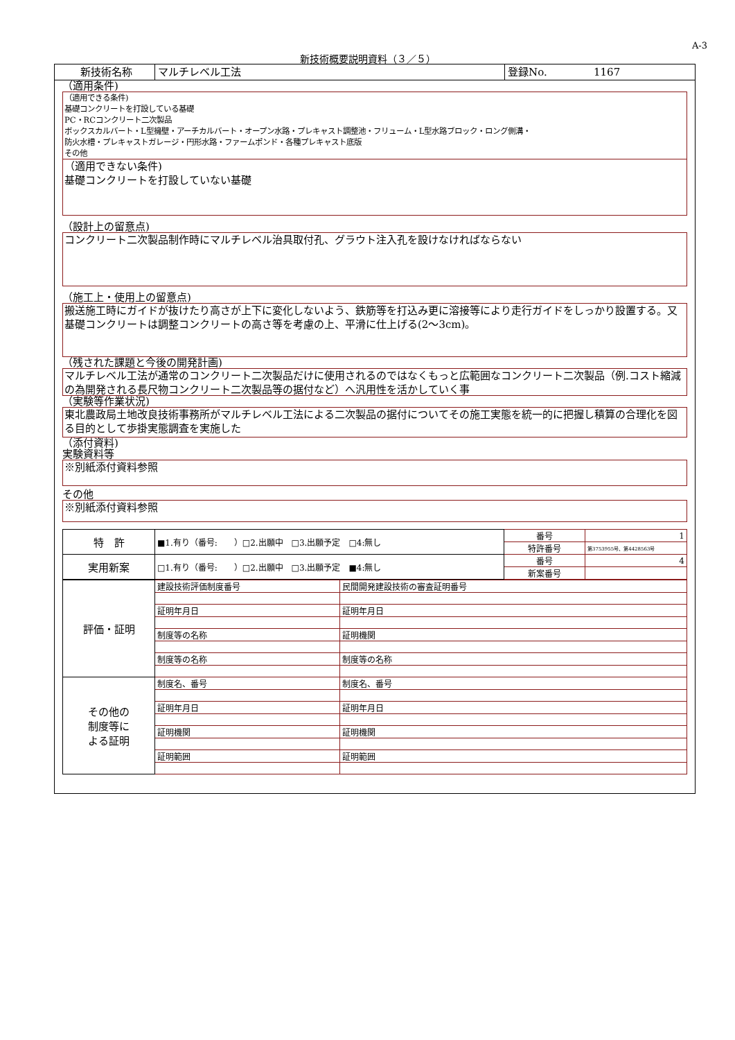A-3
新技術概要説明資料（３／５）
新技術名称 マルチレベル工法 登録No. 1167
（適用条件)
（適用できる条件)
基礎コンクリートを打設している基礎
PC・RCコンクリート二次製品
ボックスカルバート・L型擁壁・アーチカルバート・オープン水路・プレキャスト調整池・フリューム・L型水路ブロック・ロング側溝・
防火水槽・プレキャストガレージ・円形水路・ファームポンド・各種プレキャスト底版
その他
（適用できない条件)
基礎コンクリートを打設していない基礎
（設計上の留意点)
コンクリート二次製品制作時にマルチレベル治具取付孔、グラウト注入孔を設けなければならない
（施工上・使用上の留意点)
搬送施工時にガイドが抜けたり高さが上下に変化しないよう、鉄筋等を打込み更に溶接等により走行ガイドをしっかり設置する。又基礎コンクリートは調整コンクリートの高さ等を考慮の上、平滑に仕上げる(2～3cm)。
（残された課題と今後の開発計画)
マルチレベル工法が通常のコンクリート二次製品だけに使用されるのではなくもっと広範囲なコンクリート二次製品（例.コスト縮減の為開発される長尺物コンクリート二次製品等の据付など）へ汎用性を活かしていく事
（実験等作業状況)
東北農政局土地改良技術事務所がマルチレベル工法による二次製品の据付についてその施工実態を統一的に把握し積算の合理化を図る目的として歩掛実態調査を実施した
（添付資料)
実験資料等
※別紙添付資料参照
その他
※別紙添付資料参照
| 特 許 | ■1.有り（番号: ）□2.出願中 □3.出願予定 □4:無し | 番号 | 1 |
| | | 特許番号 | 第3753955号、第4428563号 |
| 実用新案 | □1.有り（番号: ）□2.出願中 □3.出願予定 ■4:無し | 番号 | 4 |
| | | 新案番号 | |
| 評価・証明 | 建設技術評価制度番号 | 民間開発建設技術の審査証明番号 |
| | 証明年月日 | 証明年月日 |
| | 制度等の名称 | 証明機関 |
| | 制度等の名称 | 制度等の名称 |
| その他の 制度等に よる証明 | 制度名、番号 | 制度名、番号 |
| | 証明年月日 | 証明年月日 |
| | 証明機関 | 証明機関 |
| | 証明範囲 | 証明範囲 |